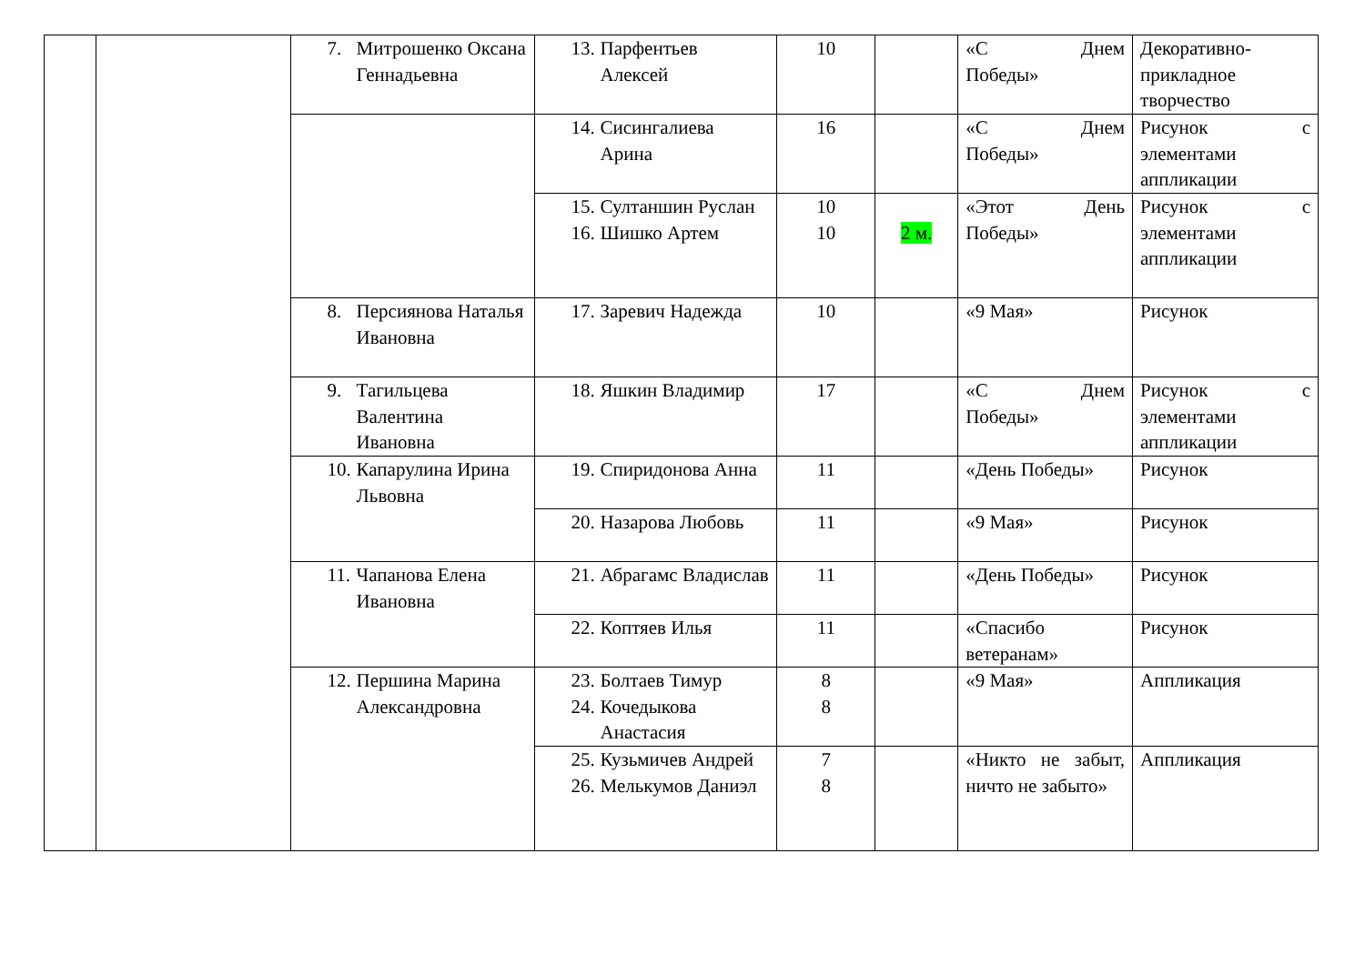| | | 7. Митрошенко Оксана Геннадьевна | 13. Парфентьев Алексей | 10 | | «С Днем Победы» | Декоративно-прикладное творчество |
| | | | 14. Сисингалиева Арина | 16 | | «С Днем Победы» | Рисунок с элементами аппликации |
| | | | 15. Султаншин Руслан 16. Шишко Артем | 10 10 | 2 м. | «Этот День Победы» | Рисунок с элементами аппликации |
| | | 8. Персиянова Наталья Ивановна | 17. Заревич Надежда | 10 | | «9 Мая» | Рисунок |
| | | 9. Тагильцева Валентина Ивановна | 18. Яшкин Владимир | 17 | | «С Днем Победы» | Рисунок с элементами аппликации |
| | | 10. Капарулина Ирина Львовна | 19. Спиридонова Анна | 11 | | «День Победы» | Рисунок |
| | | | 20. Назарова Любовь | 11 | | «9 Мая» | Рисунок |
| | | 11. Чапанова Елена Ивановна | 21. Абрагамс Владислав | 11 | | «День Победы» | Рисунок |
| | | | 22. Коптяев Илья | 11 | | «Спасибо ветеранам» | Рисунок |
| | | 12. Першина Марина Александровна | 23. Болтаев Тимур 24. Кочедыкова Анастасия | 8 8 | | «9 Мая» | Аппликация |
| | | | 25. Кузьмичев Андрей 26. Мелькумов Даниэл | 7 8 | | «Никто не забыт, ничто не забыто» | Аппликация |